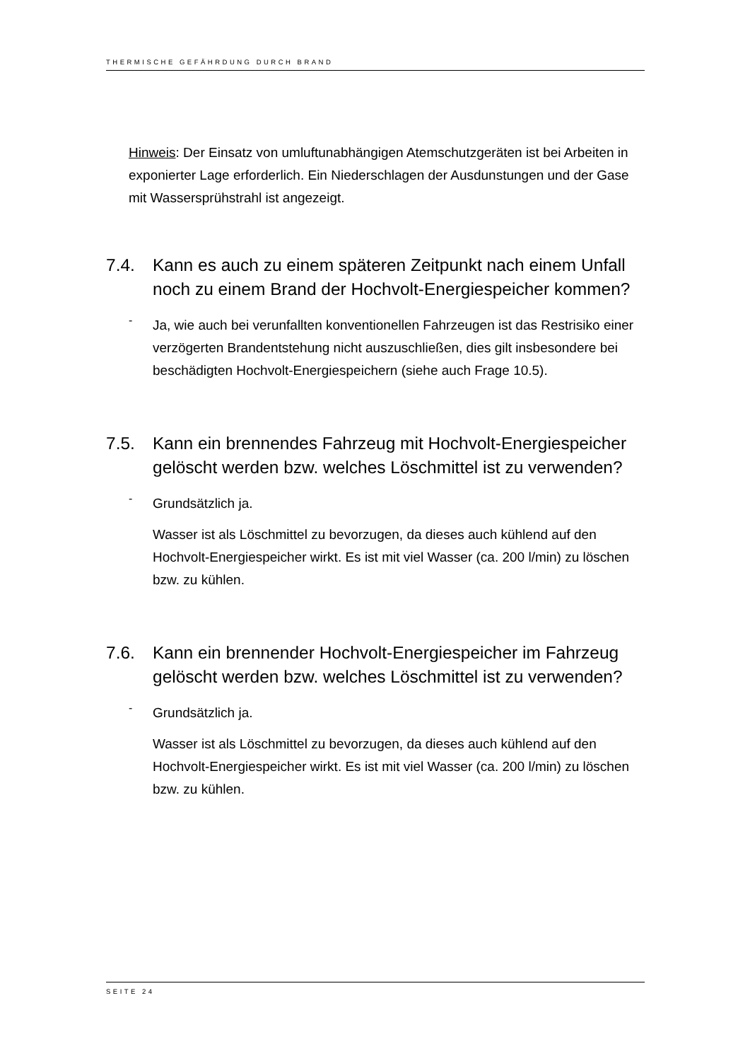THERMISCHE GEFÄHRDUNG DURCH BRAND
Hinweis: Der Einsatz von umluftunabhängigen Atemschutzgeräten ist bei Arbeiten in exponierter Lage erforderlich. Ein Niederschlagen der Ausdunstungen und der Gase mit Wassersprühstrahl ist angezeigt.
7.4. Kann es auch zu einem späteren Zeitpunkt nach einem Unfall noch zu einem Brand der Hochvolt-Energiespeicher kommen?
-
Ja, wie auch bei verunfallten konventionellen Fahrzeugen ist das Restrisiko einer verzögerten Brandentstehung nicht auszuschließen, dies gilt insbesondere bei beschädigten Hochvolt-Energiespeichern (siehe auch Frage 10.5).
7.5. Kann ein brennendes Fahrzeug mit Hochvolt-Energiespeicher gelöscht werden bzw. welches Löschmittel ist zu verwenden?
-
Grundsätzlich ja.
Wasser ist als Löschmittel zu bevorzugen, da dieses auch kühlend auf den Hochvolt-Energiespeicher wirkt. Es ist mit viel Wasser (ca. 200 l/min) zu löschen bzw. zu kühlen.
7.6. Kann ein brennender Hochvolt-Energiespeicher im Fahrzeug gelöscht werden bzw. welches Löschmittel ist zu verwenden?
-
Grundsätzlich ja.
Wasser ist als Löschmittel zu bevorzugen, da dieses auch kühlend auf den Hochvolt-Energiespeicher wirkt. Es ist mit viel Wasser (ca. 200 l/min) zu löschen bzw. zu kühlen.
SEITE 24